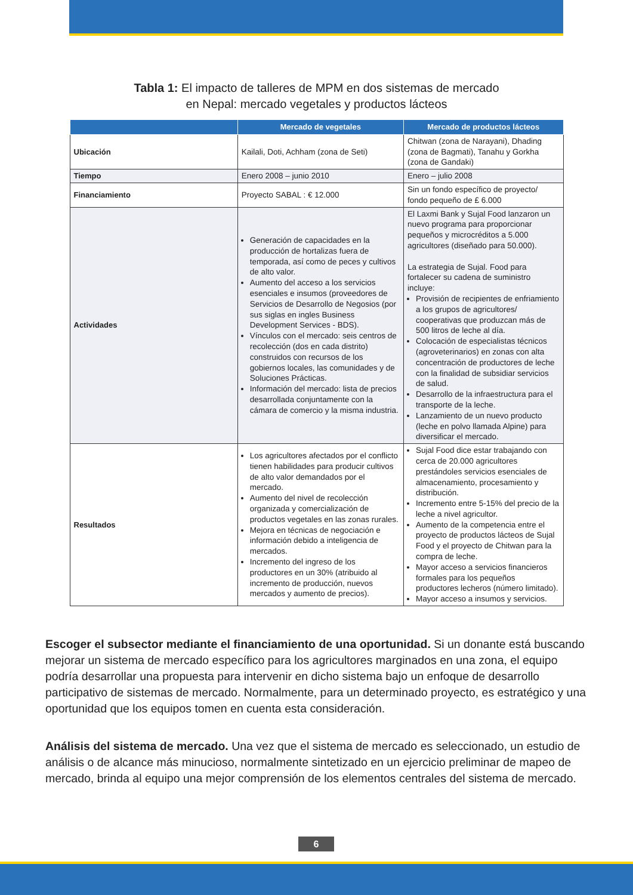Tabla 1: El impacto de talleres de MPM en dos sistemas de mercado
en Nepal: mercado vegetales y productos lácteos
| | Mercado de vegetales | Mercado de productos lácteos |
| --- | --- | --- |
| Ubicación | Kailali, Doti, Achham (zona de Seti) | Chitwan (zona de Narayani), Dhading (zona de Bagmati), Tanahu y Gorkha (zona de Gandaki) |
| Tiempo | Enero 2008 – junio 2010 | Enero – julio 2008 |
| Financiamiento | Proyecto SABAL : € 12.000 | Sin un fondo específico de proyecto/ fondo pequeño de £ 6.000 |
| Actividades | Generación de capacidades en la producción de hortalizas fuera de temporada, así como de peces y cultivos de alto valor. Aumento del acceso a los servicios esenciales e insumos (proveedores de Servicios de Desarrollo de Negosios (por sus siglas en ingles Business Development Services - BDS). Vínculos con el mercado: seis centros de recolección (dos en cada distrito) construidos con recursos de los gobiernos locales, las comunidades y de Soluciones Prácticas. Información del mercado: lista de precios desarrollada conjuntamente con la cámara de comercio y la misma industria. | El Laxmi Bank y Sujal Food lanzaron un nuevo programa para proporcionar pequeños y microcréditos a 5.000 agricultores (diseñado para 50.000). La estrategia de Sujal. Food para fortalecer su cadena de suministro incluye: Provisión de recipientes de enfriamiento a los grupos de agricultores/ cooperativas que produzcan más de 500 litros de leche al día. Colocación de especialistas técnicos (agroveterinarios) en zonas con alta concentración de productores de leche con la finalidad de subsidiar servicios de salud. Desarrollo de la infraestructura para el transporte de la leche. Lanzamiento de un nuevo producto (leche en polvo llamada Alpine) para diversificar el mercado. |
| Resultados | Los agricultores afectados por el conflicto tienen habilidades para producir cultivos de alto valor demandados por el mercado. Aumento del nivel de recolección organizada y comercialización de productos vegetales en las zonas rurales. Mejora en técnicas de negociación e información debido a inteligencia de mercados. Incremento del ingreso de los productores en un 30% (atribuido al incremento de producción, nuevos mercados y aumento de precios). | Sujal Food dice estar trabajando con cerca de 20.000 agricultores prestándoles servicios esenciales de almacenamiento, procesamiento y distribución. Incremento entre 5-15% del precio de la leche a nivel agricultor. Aumento de la competencia entre el proyecto de productos lácteos de Sujal Food y el proyecto de Chitwan para la compra de leche. Mayor acceso a servicios financieros formales para los pequeños productores lecheros (número limitado). Mayor acceso a insumos y servicios. |
Escoger el subsector mediante el financiamiento de una oportunidad. Si un donante está buscando mejorar un sistema de mercado específico para los agricultores marginados en una zona, el equipo podría desarrollar una propuesta para intervenir en dicho sistema bajo un enfoque de desarrollo participativo de sistemas de mercado. Normalmente, para un determinado proyecto, es estratégico y una oportunidad que los equipos tomen en cuenta esta consideración.
Análisis del sistema de mercado. Una vez que el sistema de mercado es seleccionado, un estudio de análisis o de alcance más minucioso, normalmente sintetizado en un ejercicio preliminar de mapeo de mercado, brinda al equipo una mejor comprensión de los elementos centrales del sistema de mercado.
6